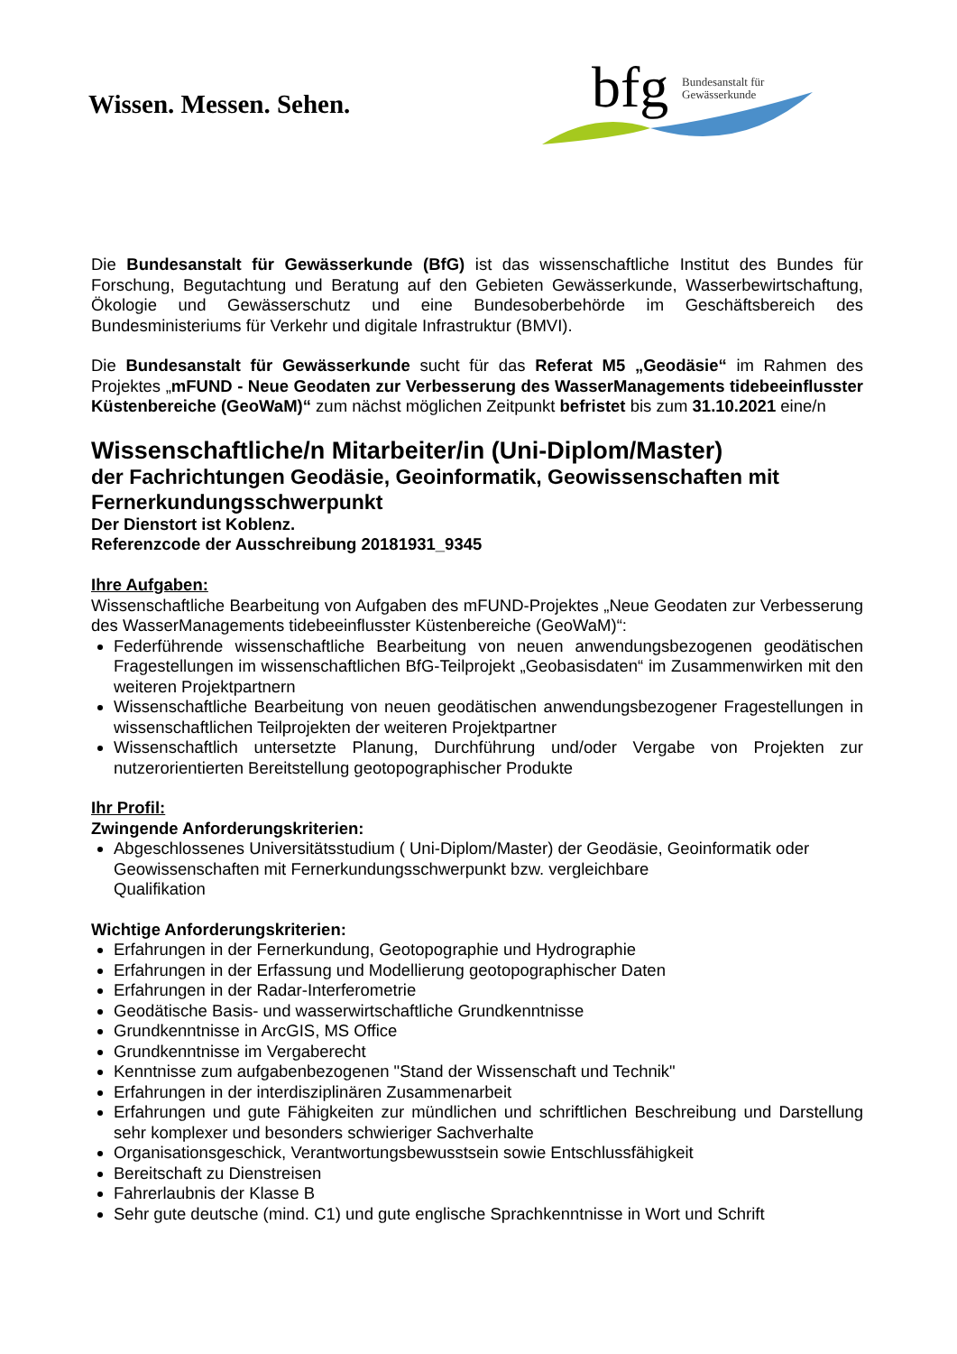Wissen. Messen. Sehen.
bfg
Bundesanstalt für
Gewässerkunde
Die Bundesanstalt für Gewässerkunde (BfG) ist das wissenschaftliche Institut des Bundes für Forschung, Begutachtung und Beratung auf den Gebieten Gewässerkunde, Wasserbewirtschaftung, Ökologie und Gewässerschutz und eine Bundesoberbehörde im Geschäftsbereich des Bundesministeriums für Verkehr und digitale Infrastruktur (BMVI).
Die Bundesanstalt für Gewässerkunde sucht für das Referat M5 „Geodäsie“ im Rahmen des Projektes „mFUND - Neue Geodaten zur Verbesserung des WasserManagements tidebeeinflusster Küstenbereiche (GeoWaM)“ zum nächst möglichen Zeitpunkt befristet bis zum 31.10.2021 eine/n
Wissenschaftliche/n Mitarbeiter/in (Uni-Diplom/Master)
der Fachrichtungen Geodäsie, Geoinformatik, Geowissenschaften mit Fernerkundungsschwerpunkt
Der Dienstort ist Koblenz.
Referenzcode der Ausschreibung 20181931_9345
Ihre Aufgaben:
Wissenschaftliche Bearbeitung von Aufgaben des mFUND-Projektes „Neue Geodaten zur Verbesserung des WasserManagements tidebeeinflusster Küstenbereiche (GeoWaM)“:
Federführende wissenschaftliche Bearbeitung von neuen anwendungsbezogenen geodätischen Fragestellungen im wissenschaftlichen BfG-Teilprojekt „Geobasisdaten“ im Zusammenwirken mit den weiteren Projektpartnern
Wissenschaftliche Bearbeitung von neuen geodätischen anwendungsbezogener Fragestellungen in wissenschaftlichen Teilprojekten der weiteren Projektpartner
Wissenschaftlich untersetzte Planung, Durchführung und/oder Vergabe von Projekten zur nutzerorientierten Bereitstellung geotopographischer Produkte
Ihr Profil:
Zwingende Anforderungskriterien:
Abgeschlossenes Universitätsstudium ( Uni-Diplom/Master) der Geodäsie, Geoinformatik oder Geowissenschaften mit Fernerkundungsschwerpunkt bzw. vergleichbare
Qualifikation
Wichtige Anforderungskriterien:
Erfahrungen in der Fernerkundung, Geotopographie und Hydrographie
Erfahrungen in der Erfassung und Modellierung geotopographischer Daten
Erfahrungen in der Radar-Interferometrie
Geodätische Basis- und wasserwirtschaftliche Grundkenntnisse
Grundkenntnisse in ArcGIS, MS Office
Grundkenntnisse im Vergaberecht
Kenntnisse zum aufgabenbezogenen "Stand der Wissenschaft und Technik"
Erfahrungen in der interdisziplinären Zusammenarbeit
Erfahrungen und gute Fähigkeiten zur mündlichen und schriftlichen Beschreibung und Darstellung sehr komplexer und besonders schwieriger Sachverhalte
Organisationsgeschick, Verantwortungsbewusstsein sowie Entschlussfähigkeit
Bereitschaft zu Dienstreisen
Fahrerlaubnis der Klasse B
Sehr gute deutsche (mind. C1) und gute englische Sprachkenntnisse in Wort und Schrift